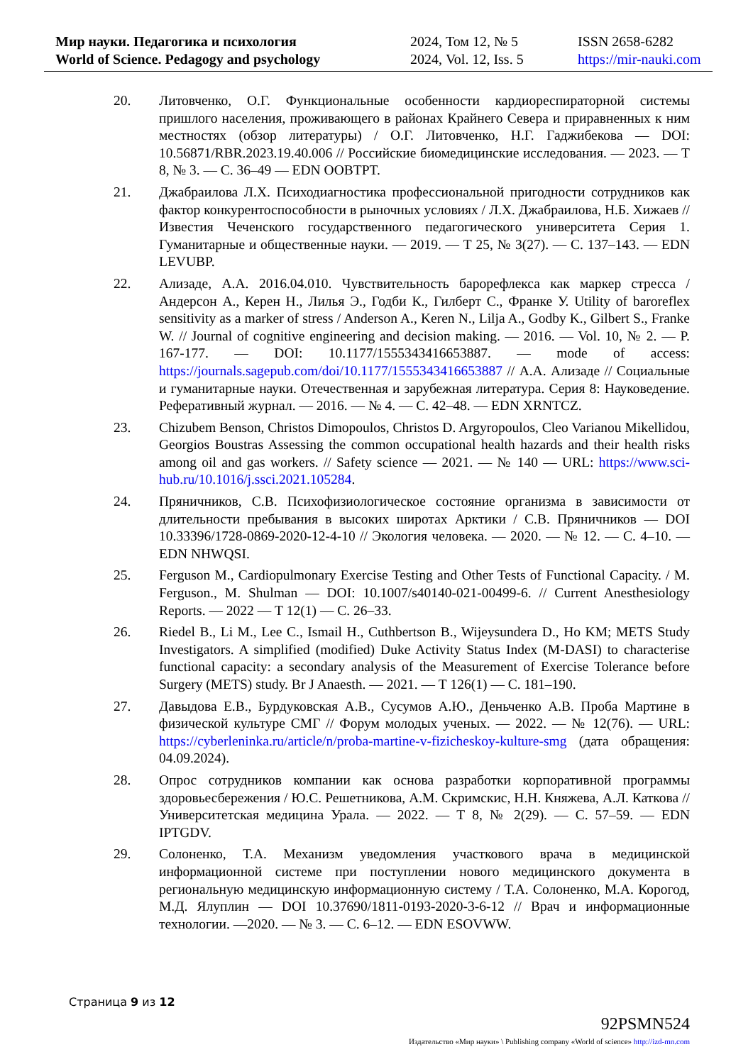Мир науки. Педагогика и психология
World of Science. Pedagogy and psychology
2024, Том 12, № 5
2024, Vol. 12, Iss. 5
ISSN 2658-6282
https://mir-nauki.com
20. Литовченко, О.Г. Функциональные особенности кардиореспираторной системы пришлого населения, проживающего в районах Крайнего Севера и приравненных к ним местностях (обзор литературы) / О.Г. Литовченко, Н.Г. Гаджибекова — DOI: 10.56871/RBR.2023.19.40.006 // Российские биомедицинские исследования. — 2023. — Т 8, № 3. — С. 36–49 — EDN OOBTPT.
21. Джабраилова Л.Х. Психодиагностика профессиональной пригодности сотрудников как фактор конкурентоспособности в рыночных условиях / Л.Х. Джабраилова, Н.Б. Хижаев // Известия Чеченского государственного педагогического университета Серия 1. Гуманитарные и общественные науки. — 2019. — Т 25, № 3(27). — С. 137–143. — EDN LEVUBP.
22. Ализаде, А.А. 2016.04.010. Чувствительность барорефлекса как маркер стресса / Андерсон А., Керен Н., Лилья Э., Годби К., Гилберт С., Франке У. Utility of baroreflex sensitivity as a marker of stress / Anderson A., Keren N., Lilja A., Godby K., Gilbert S., Franke W. // Journal of cognitive engineering and decision making. — 2016. — Vol. 10, № 2. — P. 167-177. — DOI: 10.1177/1555343416653887. — mode of access: https://journals.sagepub.com/doi/10.1177/1555343416653887 // А.А. Ализаде // Социальные и гуманитарные науки. Отечественная и зарубежная литература. Серия 8: Науковедение. Реферативный журнал. — 2016. — № 4. — С. 42–48. — EDN XRNTCZ.
23. Chizubem Benson, Christos Dimopoulos, Christos D. Argyropoulos, Cleo Varianou Mikellidou, Georgios Boustras Assessing the common occupational health hazards and their health risks among oil and gas workers. // Safety science — 2021. — № 140 — URL: https://www.sci-hub.ru/10.1016/j.ssci.2021.105284.
24. Пряничников, С.В. Психофизиологическое состояние организма в зависимости от длительности пребывания в высоких широтах Арктики / С.В. Пряничников — DOI 10.33396/1728-0869-2020-12-4-10 // Экология человека. — 2020. — № 12. — С. 4–10. — EDN NHWQSI.
25. Ferguson M., Cardiopulmonary Exercise Testing and Other Tests of Functional Capacity. / M. Ferguson., M. Shulman — DOI: 10.1007/s40140-021-00499-6. // Current Anesthesiology Reports. — 2022 — Т 12(1) — С. 26–33.
26. Riedel B., Li M., Lee C., Ismail H., Cuthbertson B., Wijeysundera D., Ho KM; METS Study Investigators. A simplified (modified) Duke Activity Status Index (M-DASI) to characterise functional capacity: a secondary analysis of the Measurement of Exercise Tolerance before Surgery (METS) study. Br J Anaesth. — 2021. — Т 126(1) — С. 181–190.
27. Давыдова Е.В., Бурдуковская А.В., Сусумов А.Ю., Деньченко А.В. Проба Мартине в физической культуре СМГ // Форум молодых ученых. — 2022. — № 12(76). — URL: https://cyberleninka.ru/article/n/proba-martine-v-fizicheskoy-kulture-smg (дата обращения: 04.09.2024).
28. Опрос сотрудников компании как основа разработки корпоративной программы здоровьесбережения / Ю.С. Решетникова, А.М. Скримскис, Н.Н. Княжева, А.Л. Каткова // Университетская медицина Урала. — 2022. — Т 8, № 2(29). — С. 57–59. — EDN IPTGDV.
29. Солоненко, Т.А. Механизм уведомления участкового врача в медицинской информационной системе при поступлении нового медицинского документа в региональную медицинскую информационную систему / Т.А. Солоненко, М.А. Корогод, М.Д. Ялуплин — DOI 10.37690/1811-0193-2020-3-6-12 // Врач и информационные технологии. —2020. — № 3. — С. 6–12. — EDN ESOVWW.
Страница 9 из 12
92PSMN524
Издательство «Мир науки» \ Publishing company «World of science» http://izd-mn.com